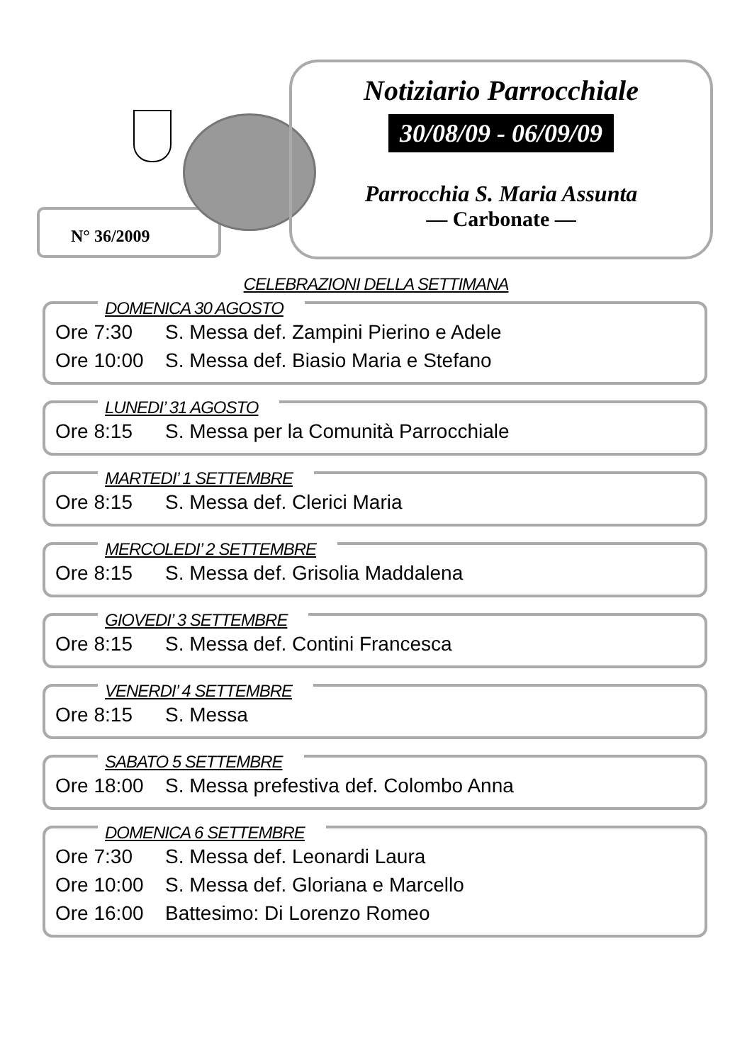N° 36/2009
Notiziario Parrocchiale
30/08/09 - 06/09/09
Parrocchia S. Maria Assunta
— Carbonate —
CELEBRAZIONI DELLA SETTIMANA
DOMENICA 30 AGOSTO
Ore 7:30 S. Messa def. Zampini Pierino e Adele
Ore 10:00 S. Messa def. Biasio Maria e Stefano
LUNEDI’ 31 AGOSTO
Ore 8:15 S. Messa per la Comunità Parrocchiale
MARTEDI’ 1 SETTEMBRE
Ore 8:15 S. Messa def. Clerici Maria
MERCOLEDI’ 2 SETTEMBRE
Ore 8:15 S. Messa def. Grisolia Maddalena
GIOVEDI’ 3 SETTEMBRE
Ore 8:15 S. Messa def. Contini Francesca
VENERDI’ 4 SETTEMBRE
Ore 8:15 S. Messa
SABATO 5 SETTEMBRE
Ore 18:00 S. Messa prefestiva def. Colombo Anna
DOMENICA 6 SETTEMBRE
Ore 7:30 S. Messa def. Leonardi Laura
Ore 10:00 S. Messa def. Gloriana e Marcello
Ore 16:00 Battesimo: Di Lorenzo Romeo